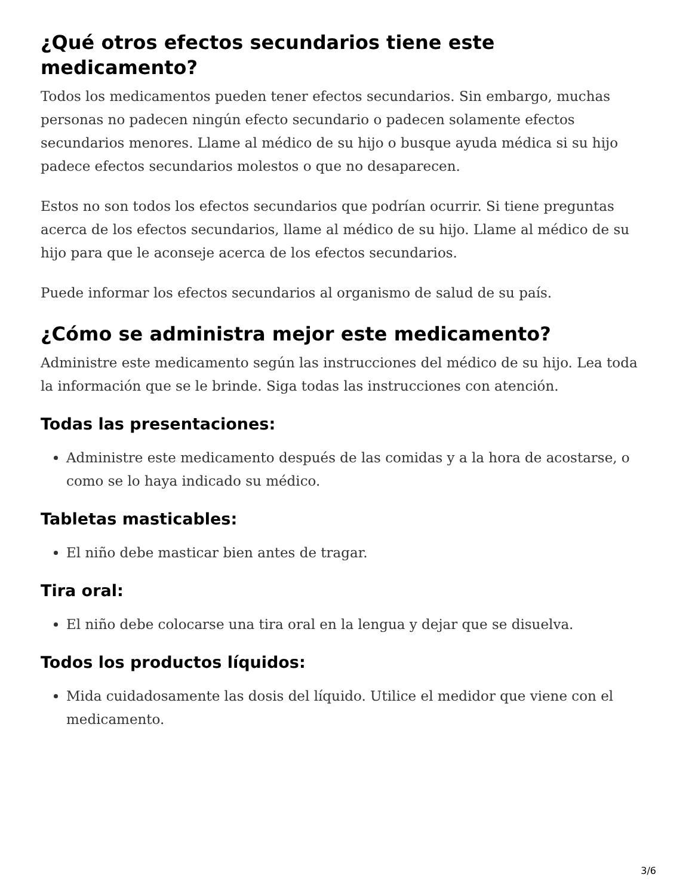¿Qué otros efectos secundarios tiene este medicamento?
Todos los medicamentos pueden tener efectos secundarios. Sin embargo, muchas personas no padecen ningún efecto secundario o padecen solamente efectos secundarios menores. Llame al médico de su hijo o busque ayuda médica si su hijo padece efectos secundarios molestos o que no desaparecen.
Estos no son todos los efectos secundarios que podrían ocurrir. Si tiene preguntas acerca de los efectos secundarios, llame al médico de su hijo. Llame al médico de su hijo para que le aconseje acerca de los efectos secundarios.
Puede informar los efectos secundarios al organismo de salud de su país.
¿Cómo se administra mejor este medicamento?
Administre este medicamento según las instrucciones del médico de su hijo. Lea toda la información que se le brinde. Siga todas las instrucciones con atención.
Todas las presentaciones:
Administre este medicamento después de las comidas y a la hora de acostarse, o como se lo haya indicado su médico.
Tabletas masticables:
El niño debe masticar bien antes de tragar.
Tira oral:
El niño debe colocarse una tira oral en la lengua y dejar que se disuelva.
Todos los productos líquidos:
Mida cuidadosamente las dosis del líquido. Utilice el medidor que viene con el medicamento.
3/6